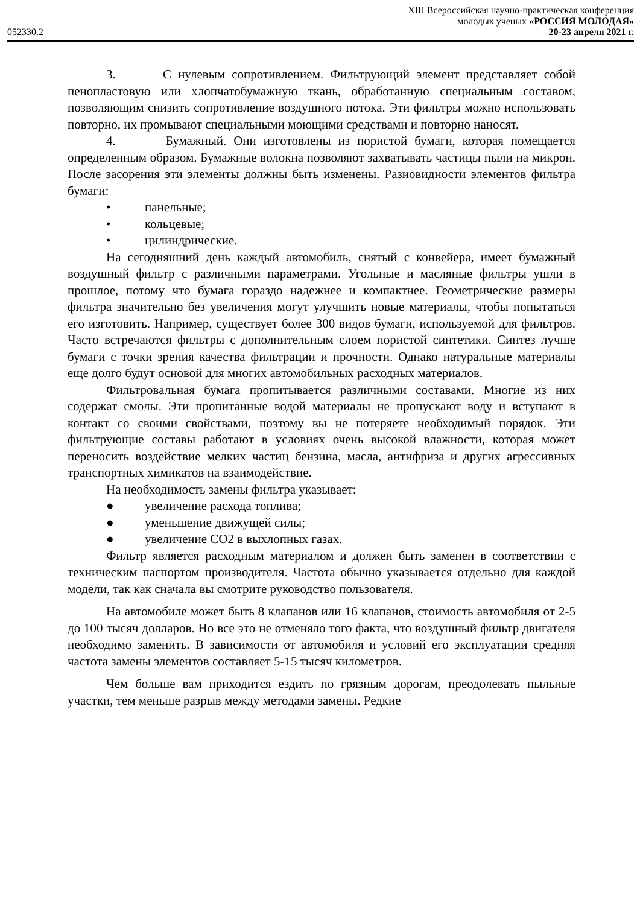XIII Всероссийская научно-практическая конференция
молодых ученых «РОССИЯ МОЛОДАЯ»
052330.2 20-23 апреля 2021 г.
3. С нулевым сопротивлением. Фильтрующий элемент представляет собой пенопластовую или хлопчатобумажную ткань, обработанную специальным составом, позволяющим снизить сопротивление воздушного потока. Эти фильтры можно использовать повторно, их промывают специальными моющими средствами и повторно наносят.
4. Бумажный. Они изготовлены из пористой бумаги, которая помещается определенным образом. Бумажные волокна позволяют захватывать частицы пыли на микрон. После засорения эти элементы должны быть изменены. Разновидности элементов фильтра бумаги:
• панельные;
• кольцевые;
• цилиндрические.
На сегодняшний день каждый автомобиль, снятый с конвейера, имеет бумажный воздушный фильтр с различными параметрами. Угольные и масляные фильтры ушли в прошлое, потому что бумага гораздо надежнее и компактнее. Геометрические размеры фильтра значительно без увеличения могут улучшить новые материалы, чтобы попытаться его изготовить. Например, существует более 300 видов бумаги, используемой для фильтров. Часто встречаются фильтры с дополнительным слоем пористой синтетики. Синтез лучше бумаги с точки зрения качества фильтрации и прочности. Однако натуральные материалы еще долго будут основой для многих автомобильных расходных материалов.
Фильтровальная бумага пропитывается различными составами. Многие из них содержат смолы. Эти пропитанные водой материалы не пропускают воду и вступают в контакт со своими свойствами, поэтому вы не потеряете необходимый порядок. Эти фильтрующие составы работают в условиях очень высокой влажности, которая может переносить воздействие мелких частиц бензина, масла, антифриза и других агрессивных транспортных химикатов на взаимодействие.
На необходимость замены фильтра указывает:
● увеличение расхода топлива;
● уменьшение движущей силы;
● увеличение CO2 в выхлопных газах.
Фильтр является расходным материалом и должен быть заменен в соответствии с техническим паспортом производителя. Частота обычно указывается отдельно для каждой модели, так как сначала вы смотрите руководство пользователя.
На автомобиле может быть 8 клапанов или 16 клапанов, стоимость автомобиля от 2-5 до 100 тысяч долларов. Но все это не отменяло того факта, что воздушный фильтр двигателя необходимо заменить. В зависимости от автомобиля и условий его эксплуатации средняя частота замены элементов составляет 5-15 тысяч километров.
Чем больше вам приходится ездить по грязным дорогам, преодолевать пыльные участки, тем меньше разрыв между методами замены. Редкие